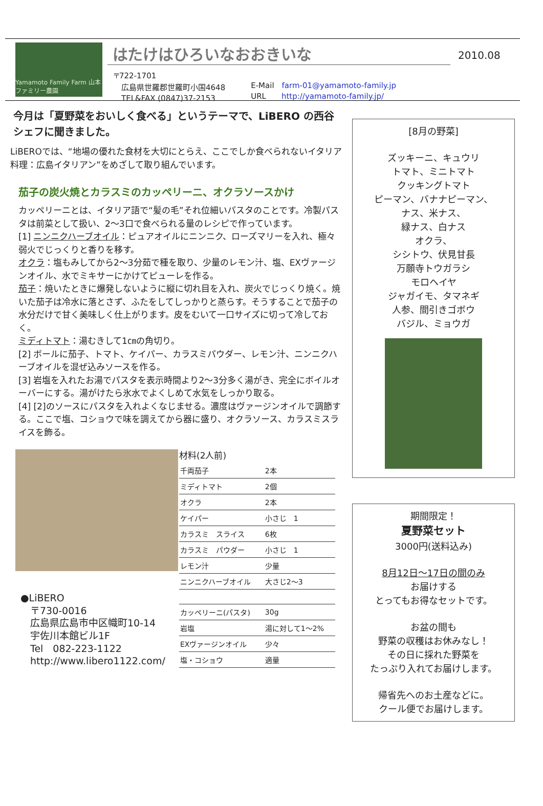Yamamoto Family Farm 山本ファミリー農園
はたけはひろいなおおきいな
〒722-1701
　広島県世羅郡世羅町小国4648
　TEL&FAX (0847)37-2153
E-Mail　farm-01@yamamoto-family.jp
URL　　http://yamamoto-family.jp/
2010.08
今月は「夏野菜をおいしく食べる」というテーマで、LiBERO の西谷シェフに聞きました。
LiBEROでは、“地場の優れた食材を大切にとらえ、ここでしか食べられないイタリア料理：広島イタリアン”をめざして取り組んでいます。
茄子の炭火焼とカラスミのカッペリーニ、オクラソースかけ
カッペリーニとは、イタリア語で“髪の毛”それ位細いパスタのことです。冷製パスタは前菜として扱い、2～3口で食べられる量のレシピで作っています。
[1] ニンニクハーブオイル：ピュアオイルにニンニク、ローズマリーを入れ、極々弱火でじっくりと香りを移す。
オクラ：塩もみしてから2～3分茹で種を取り、少量のレモン汁、塩、EXヴァージンオイル、水でミキサーにかけてピューレを作る。
茄子：焼いたときに爆発しないように縦に切れ目を入れ、炭火でじっくり焼く。焼いた茄子は冷水に落とさず、ふたをしてしっかりと蒸らす。そうすることで茄子の水分だけで甘く美味しく仕上がります。皮をむいて一口サイズに切って冷しておく。
ミディトマト：湯むきして1㎝の角切り。
[2] ボールに茄子、トマト、ケイパー、カラスミパウダー、レモン汁、ニンニクハーブオイルを混ぜ込みソースを作る。
[3] 岩塩を入れたお湯でパスタを表示時間より2～3分多く湯がき、完全にボイルオーバーにする。湯がけたら氷水でよくしめて水気をしっかり取る。
[4] [2]のソースにパスタを入れよくなじませる。濃度はヴァージンオイルで調節する。ここで塩、コショウで味を調えてから器に盛り、オクラソース、カラスミスライスを飾る。
●LiBERO
　〒730-0016
　広島県広島市中区幟町10-14
　宇佐川本館ビル1F
　Tel　082-223-1122
　http://www.libero1122.com/
材料(2人前)
| 千両茄子 | 2本 |
| ミディトマト | 2個 |
| オクラ | 2本 |
| ケイパー | 小さじ 1 |
| カラスミ スライス | 6枚 |
| カラスミ パウダー | 小さじ 1 |
| レモン汁 | 少量 |
| ニンニクハーブオイル | 大さじ2～3 |
| カッペリーニ(パスタ) | 30g |
| 岩塩 | 湯に対して1～2% |
| EXヴァージンオイル | 少々 |
| 塩・コショウ | 適量 |
[8月の野菜]
ズッキーニ、キュウリ
トマト、ミニトマト
クッキングトマト
ピーマン、バナナピーマン、
ナス、米ナス、
緑ナス、白ナス
オクラ、
シシトウ、伏見甘長
万願寺トウガラシ
モロヘイヤ
ジャガイモ、タマネギ
人参、間引きゴボウ
バジル、ミョウガ
期間限定！
夏野菜セット
3000円(送料込み)
8月12日～17日の間のみ
お届けする
とってもお得なセットです。
お盆の間も
野菜の収穫はお休みなし！
その日に採れた野菜を
たっぷり入れてお届けします。
帰省先へのお土産などに。
クール便でお届けします。